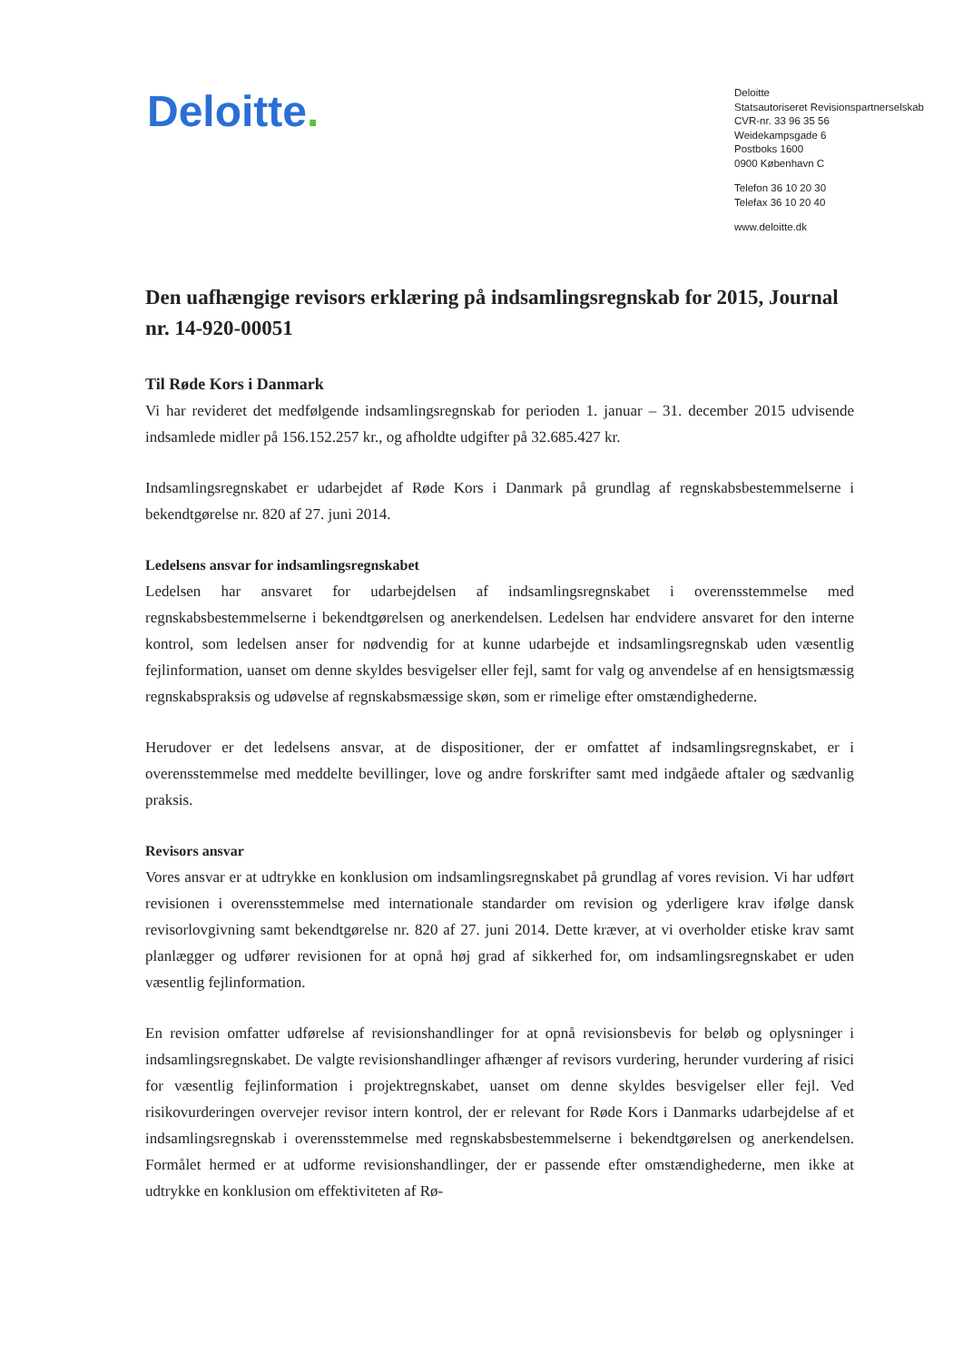Deloitte.
Deloitte
Statsautoriseret Revisionspartnerselskab
CVR-nr. 33 96 35 56
Weidekampsgade 6
Postboks 1600
0900 København C
Telefon 36 10 20 30
Telefax 36 10 20 40
www.deloitte.dk
Den uafhængige revisors erklæring på indsamlingsregnskab for 2015, Journal nr. 14-920-00051
Til Røde Kors i Danmark
Vi har revideret det medfølgende indsamlingsregnskab for perioden 1. januar – 31. december 2015 udvisende indsamlede midler på 156.152.257 kr., og afholdte udgifter på 32.685.427 kr.
Indsamlingsregnskabet er udarbejdet af Røde Kors i Danmark på grundlag af regnskabsbestemmelserne i bekendtgørelse nr. 820 af 27. juni 2014.
Ledelsens ansvar for indsamlingsregnskabet
Ledelsen har ansvaret for udarbejdelsen af indsamlingsregnskabet i overensstemmelse med regnskabsbestemmelserne i bekendtgørelsen og anerkendelsen. Ledelsen har endvidere ansvaret for den interne kontrol, som ledelsen anser for nødvendig for at kunne udarbejde et indsamlingsregnskab uden væsentlig fejlinformation, uanset om denne skyldes besvigelser eller fejl, samt for valg og anvendelse af en hensigtsmæssig regnskabspraksis og udøvelse af regnskabsmæssige skøn, som er rimelige efter omstændighederne.
Herudover er det ledelsens ansvar, at de dispositioner, der er omfattet af indsamlingsregnskabet, er i overensstemmelse med meddelte bevillinger, love og andre forskrifter samt med indgåede aftaler og sædvanlig praksis.
Revisors ansvar
Vores ansvar er at udtrykke en konklusion om indsamlingsregnskabet på grundlag af vores revision. Vi har udført revisionen i overensstemmelse med internationale standarder om revision og yderligere krav ifølge dansk revisorlovgivning samt bekendtgørelse nr. 820 af 27. juni 2014. Dette kræver, at vi overholder etiske krav samt planlægger og udfører revisionen for at opnå høj grad af sikkerhed for, om indsamlingsregnskabet er uden væsentlig fejlinformation.
En revision omfatter udførelse af revisionshandlinger for at opnå revisionsbevis for beløb og oplysninger i indsamlingsregnskabet. De valgte revisionshandlinger afhænger af revisors vurdering, herunder vurdering af risici for væsentlig fejlinformation i projektregnskabet, uanset om denne skyldes besvigelser eller fejl. Ved risikovurderingen overvejer revisor intern kontrol, der er relevant for Røde Kors i Danmarks udarbejdelse af et indsamlingsregnskab i overensstemmelse med regnskabsbestemmelserne i bekendtgørelsen og anerkendelsen. Formålet hermed er at udforme revisionshandlinger, der er passende efter omstændighederne, men ikke at udtrykke en konklusion om effektiviteten af Rø-